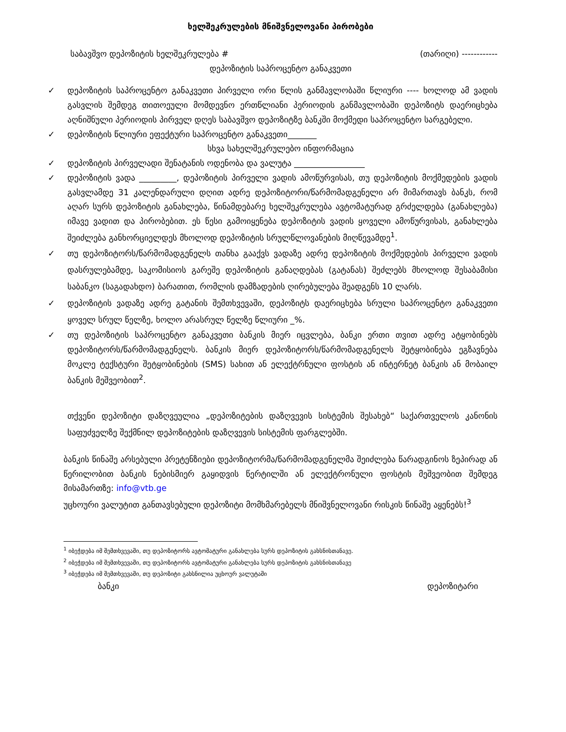ხელშეკრულების მნიშვნელოვანი პირობები
საბავშვო დეპოზიტის ხელშეკრულება # (თარიღი) ------------
დეპოზიტის საპროცენტო განაკვეთი
✓ დეპოზიტის საპროცენტო განაკვეთი პირველი ორი წლის განმავლობაში წლიური ---- ხოლოდ ამ ვადის გასვლის შემდეგ თითოეული მომდევნო ერთწლიანი პერიოდის განმავლობაში დეპოზიტს დაერიცხება აღნიშნული პერიოდის პირველ დღეს საბავშვო დეპოზიტზე ბანკში მოქმედი საპროცენტო სარგებელი.
✓ დეპოზიტის წლიური ეფექტური საპროცენტო განაკვეთი_______
სხვა სახელშეკრულებო ინფორმაცია
✓ დეპოზიტის პირველადი შენატანის ოდენობა და ვალუტა _________________
✓ დეპოზიტის ვადა _________, დეპოზიტის პირველი ვადის ამოწურვისას, თუ დეპოზიტის მოქმედების ვადის გასვლამდე 31 კალენდარული დღით ადრე დეპოზიტორი/წარმომადგენელი არ მიმართავს ბანკს, რომ აღარ სურს დეპოზიტის განახლება, წინამდებარე ხელშეკრულება ავტომატურად გრძელდება (განახლება) იმავე ვადით და პირობებით. ეს წესი გამოიყენება დეპოზიტის ვადის ყოველი ამოწურვისას, განახლება შეიძლება განხორციელდეს მხოლოდ დეპოზიტის სრულწლოვანების მიღწევამდე<sup>1</sup>.
✓ თუ დეპოზიტორს/წარმომადგენელს თანხა გააქვს ვადაზე ადრე დეპოზიტის მოქმედების პირველი ვადის დასრულებამდე, საკომისიოს გარეშე დეპოზიტის განაღდებას (გატანას) შეძლებს მხოლოდ შესაბამისი საბანკო (საგადახდო) ბარათით, რომლის დამზადების ღირებულება შეადგენს 10 ლარს.
✓ დეპოზიტის ვადაზე ადრე გატანის შემთხვევაში, დეპოზიტს დაერიცხება სრული საპროცენტო განაკვეთი ყოველ სრულ წელზე, ხოლო არასრულ წელზე წლიური _%.
✓ თუ დეპოზიტის საპროცენტო განაკვეთი ბანკის მიერ იცვლება, ბანკი ერთი თვით ადრე ატყობინებს დეპოზიტორს/წარმომადგენელს. ბანკის მიერ დეპოზიტორს/წარმომადგენელს შეტყობინება ეგზავნება მოკლე ტექსტური შეტყობინების (SMS) სახით ან ელექტრნული ფოსტის ან ინტერნეტ ბანკის ან მობაილ ბანკის მეშვეობით<sup>2</sup>.
თქვენი დეპოზიტი დაზღვეულია „დეპოზიტების დაზღვევის სისტემის შესახებ“ საქართველოს კანონის საფუძველზე შექმნილ დეპოზიტების დაზღვევის სისტემის ფარგლებში.
ბანკის წინაშე არსებული პრეტენზიები დეპოზიტორმა/წარმომადგენელმა შეიძლება წარადგინოს ზეპირად ან წერილობით ბანკის ნებისმიერ გაყიდვის წერტილში ან ელექტრონული ფოსტის მეშვეობით შემდეგ მისამართზე: info@vtb.ge
უცხოური ვალუტით განთავსებული დეპოზიტი მომხმარებელს მნიშვნელოვანი რისკის წინაშე აყენებს!<sup>3</sup>
<sup>1</sup> იბეჭდება იმ შემთხვევაში, თუ დეპოზიტორს ავტომატური განახლება სურს დეპოზიტის გახსნისთანავე.
<sup>2</sup> იბეჭდება იმ შემთხვევაში, თუ დეპოზიტორს ავტომატური განახლება სურს დეპოზიტის გახსნისთანავე
<sup>3</sup> იბეჭდება იმ შემთხვევაში, თუ დეპოზიტი გახსნილია უცხოურ ვალუტაში
ბანკი დეპოზიტარი